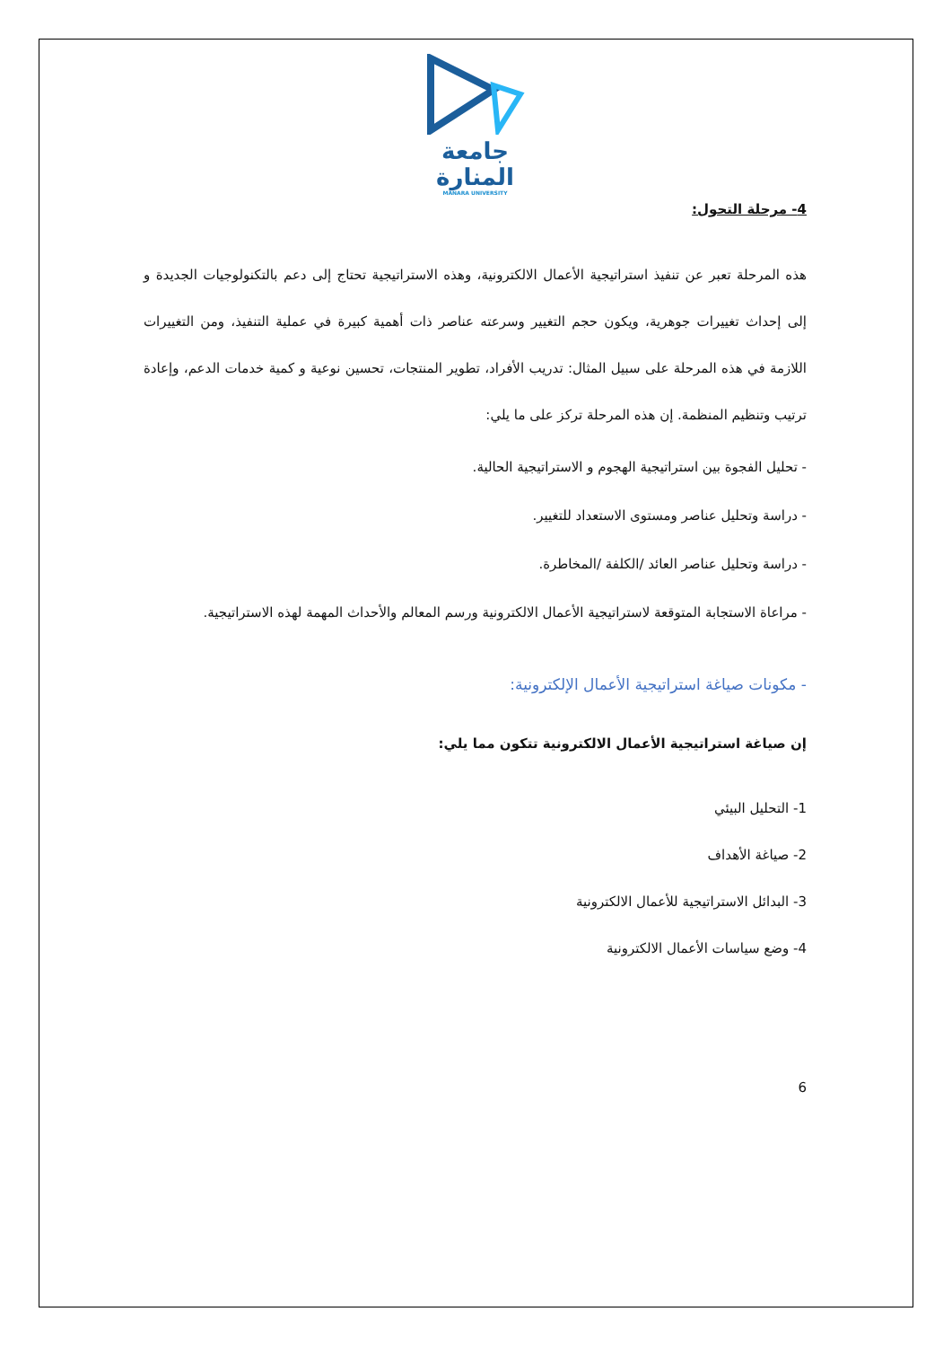جامعة
المنارة
MANARA UNIVERSITY
4- مرحلة التحول:
هذه المرحلة تعبر عن تنفيذ استراتيجية الأعمال الالكترونية، وهذه الاستراتيجية تحتاج إلى دعم بالتكنولوجيات الجديدة و إلى إحداث تغييرات جوهرية، ويكون حجم التغيير وسرعته عناصر ذات أهمية كبيرة في عملية التنفيذ، ومن التغييرات اللازمة في هذه المرحلة على سبيل المثال: تدريب الأفراد، تطوير المنتجات، تحسين نوعية و كمية خدمات الدعم، وإعادة ترتيب وتنظيم المنظمة. إن هذه المرحلة تركز على ما يلي:
- تحليل الفجوة بين استراتيجية الهجوم و الاستراتيجية الحالية.
- دراسة وتحليل عناصر ومستوى الاستعداد للتغيير.
- دراسة وتحليل عناصر العائد /الكلفة /المخاطرة.
- مراعاة الاستجابة المتوقعة لاستراتيجية الأعمال الالكترونية ورسم المعالم والأحداث المهمة لهذه الاستراتيجية.
- مكونات صياغة استراتيجية الأعمال الإلكترونية:
إن صياغة استراتيجية الأعمال الالكترونية تتكون مما يلي:
1- التحليل البيئي
2- صياغة الأهداف
3- البدائل الاستراتيجية للأعمال الالكترونية
4- وضع سياسات الأعمال الالكترونية
6